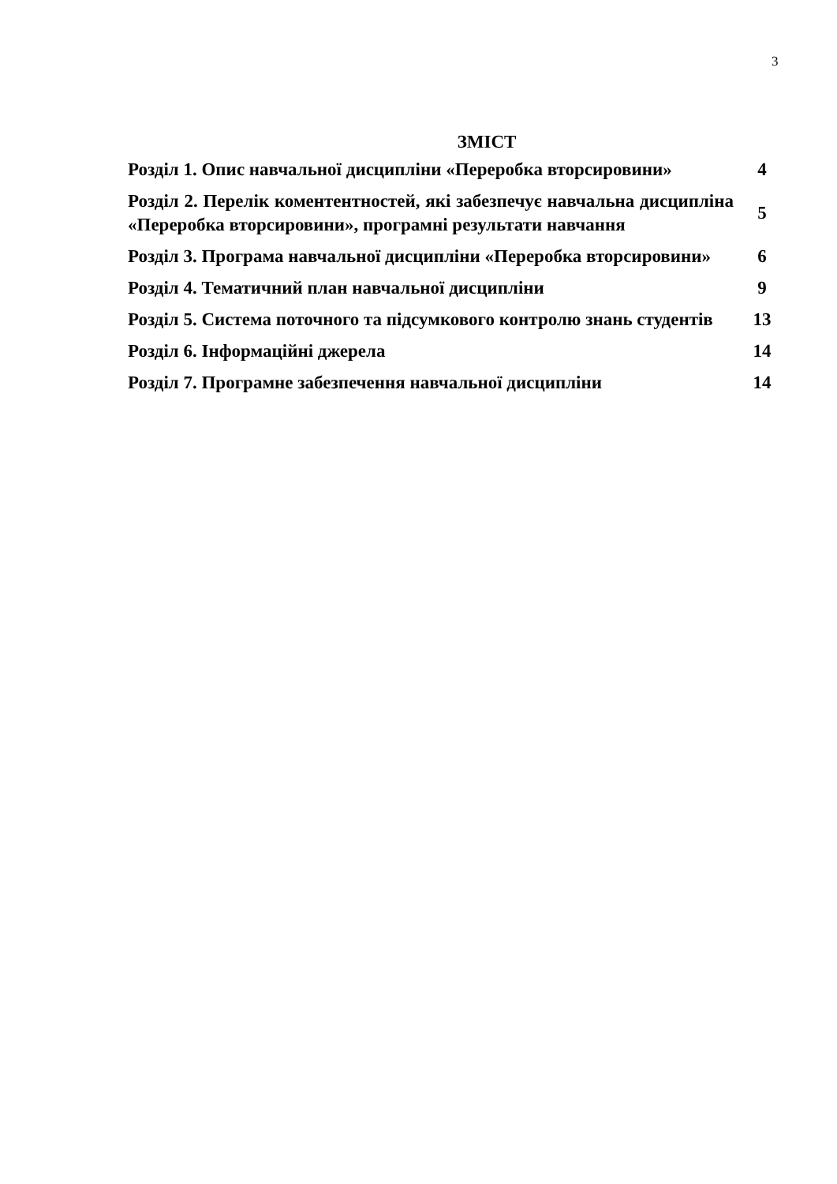3
ЗМІСТ
| Розділ 1. Опис навчальної дисципліни «Переробка вторсировини» | 4 |
| Розділ 2. Перелік коментентностей, які забезпечує навчальна дисципліна «Переробка вторсировини», програмні результати навчання | 5 |
| Розділ 3. Програма навчальної дисципліни «Переробка вторсировини» | 6 |
| Розділ 4. Тематичний план навчальної дисципліни | 9 |
| Розділ 5. Система поточного та підсумкового контролю знань студентів | 13 |
| Розділ 6. Інформаційні джерела | 14 |
| Розділ 7. Програмне забезпечення навчальної дисципліни | 14 |